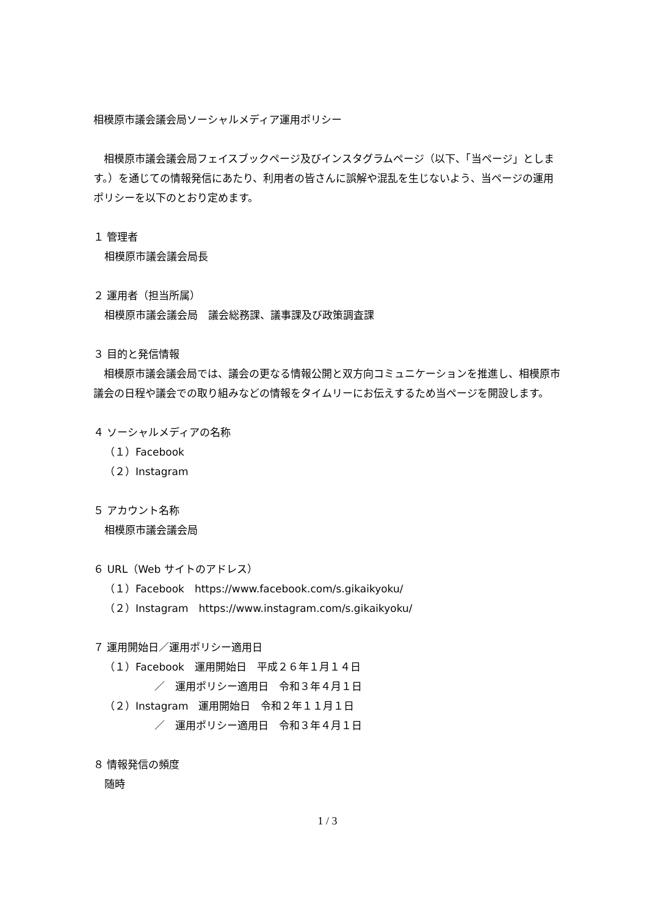相模原市議会議会局ソーシャルメディア運用ポリシー
　相模原市議会議会局フェイスブックページ及びインスタグラムページ（以下、「当ページ」とします。）を通じての情報発信にあたり、利用者の皆さんに誤解や混乱を生じないよう、当ページの運用ポリシーを以下のとおり定めます。
１ 管理者
相模原市議会議会局長
２ 運用者（担当所属）
相模原市議会議会局　議会総務課、議事課及び政策調査課
３ 目的と発信情報
　相模原市議会議会局では、議会の更なる情報公開と双方向コミュニケーションを推進し、相模原市議会の日程や議会での取り組みなどの情報をタイムリーにお伝えするため当ページを開設します。
４ ソーシャルメディアの名称
（１）Facebook
（２）Instagram
５ アカウント名称
相模原市議会議会局
６ URL（Web サイトのアドレス）
（１）Facebook　https://www.facebook.com/s.gikaikyoku/
（２）Instagram　https://www.instagram.com/s.gikaikyoku/
７ 運用開始日／運用ポリシー適用日
（１）Facebook　運用開始日　平成２６年１月１４日
／　運用ポリシー適用日　令和３年４月１日
（２）Instagram　運用開始日　令和２年１１月１日
／　運用ポリシー適用日　令和３年４月１日
８ 情報発信の頻度
随時
1 / 3